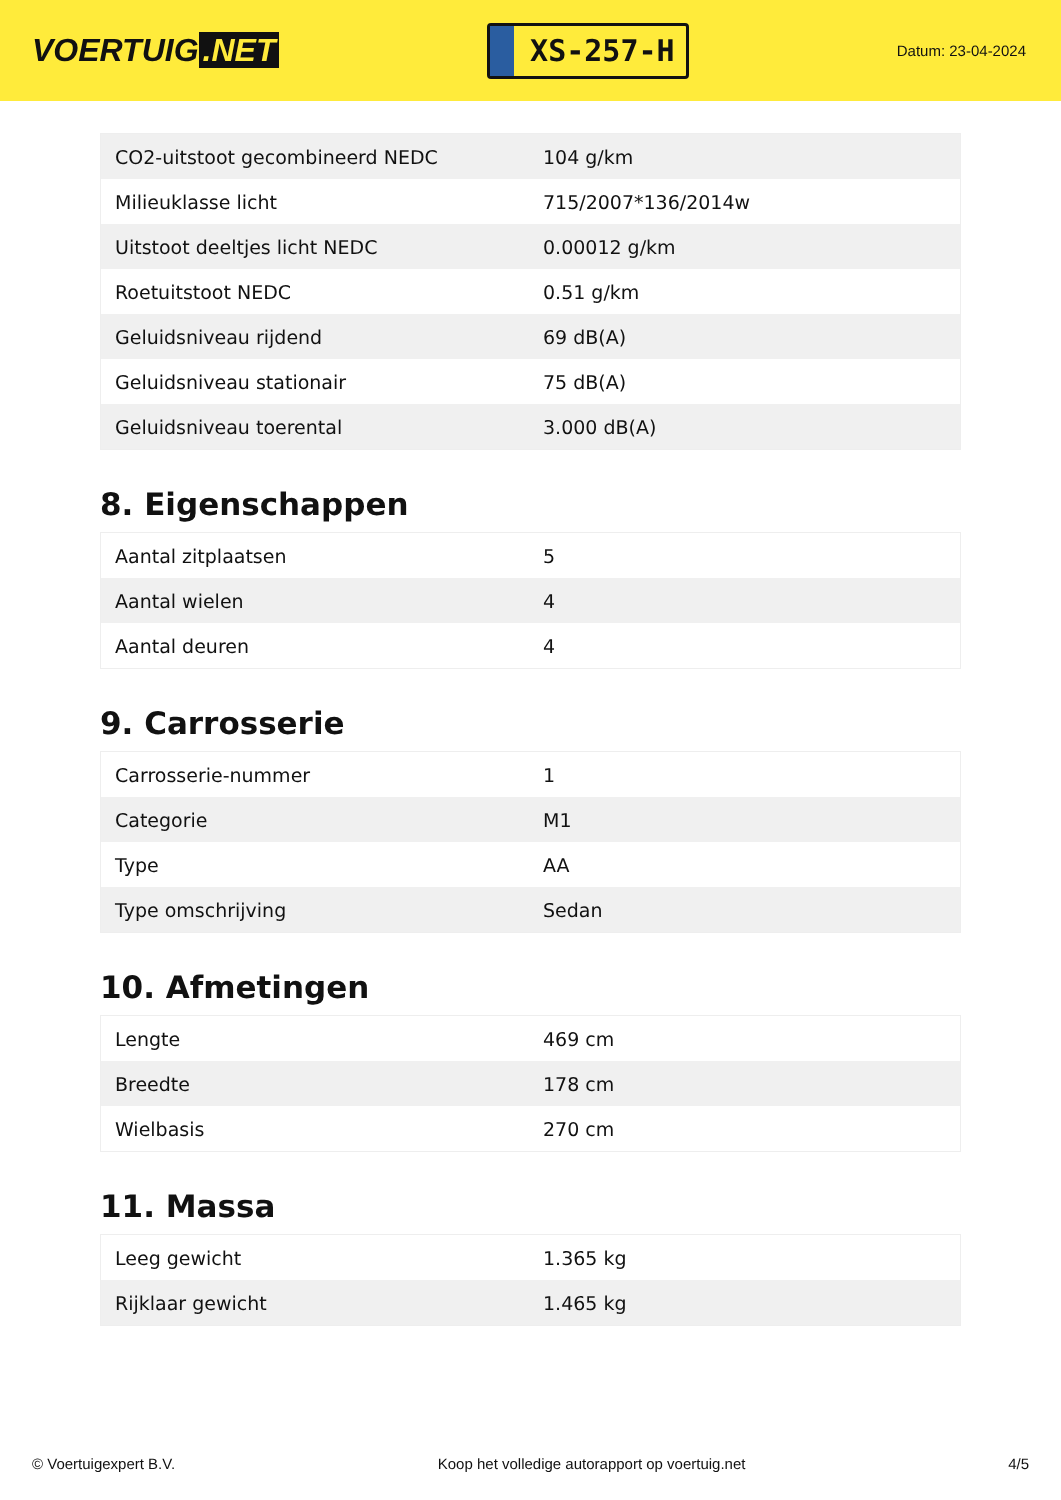VOERTUIG.NET
XS-257-H
Datum: 23-04-2024
| CO2-uitstoot gecombineerd NEDC | 104 g/km |
| Milieuklasse licht | 715/2007*136/2014w |
| Uitstoot deeltjes licht NEDC | 0.00012 g/km |
| Roetuitstoot NEDC | 0.51 g/km |
| Geluidsniveau rijdend | 69 dB(A) |
| Geluidsniveau stationair | 75 dB(A) |
| Geluidsniveau toerental | 3.000 dB(A) |
8. Eigenschappen
| Aantal zitplaatsen | 5 |
| Aantal wielen | 4 |
| Aantal deuren | 4 |
9. Carrosserie
| Carrosserie-nummer | 1 |
| Categorie | M1 |
| Type | AA |
| Type omschrijving | Sedan |
10. Afmetingen
| Lengte | 469 cm |
| Breedte | 178 cm |
| Wielbasis | 270 cm |
11. Massa
| Leeg gewicht | 1.365 kg |
| Rijklaar gewicht | 1.465 kg |
© Voertuigexpert B.V. Koop het volledige autorapport op voertuig.net 4/5